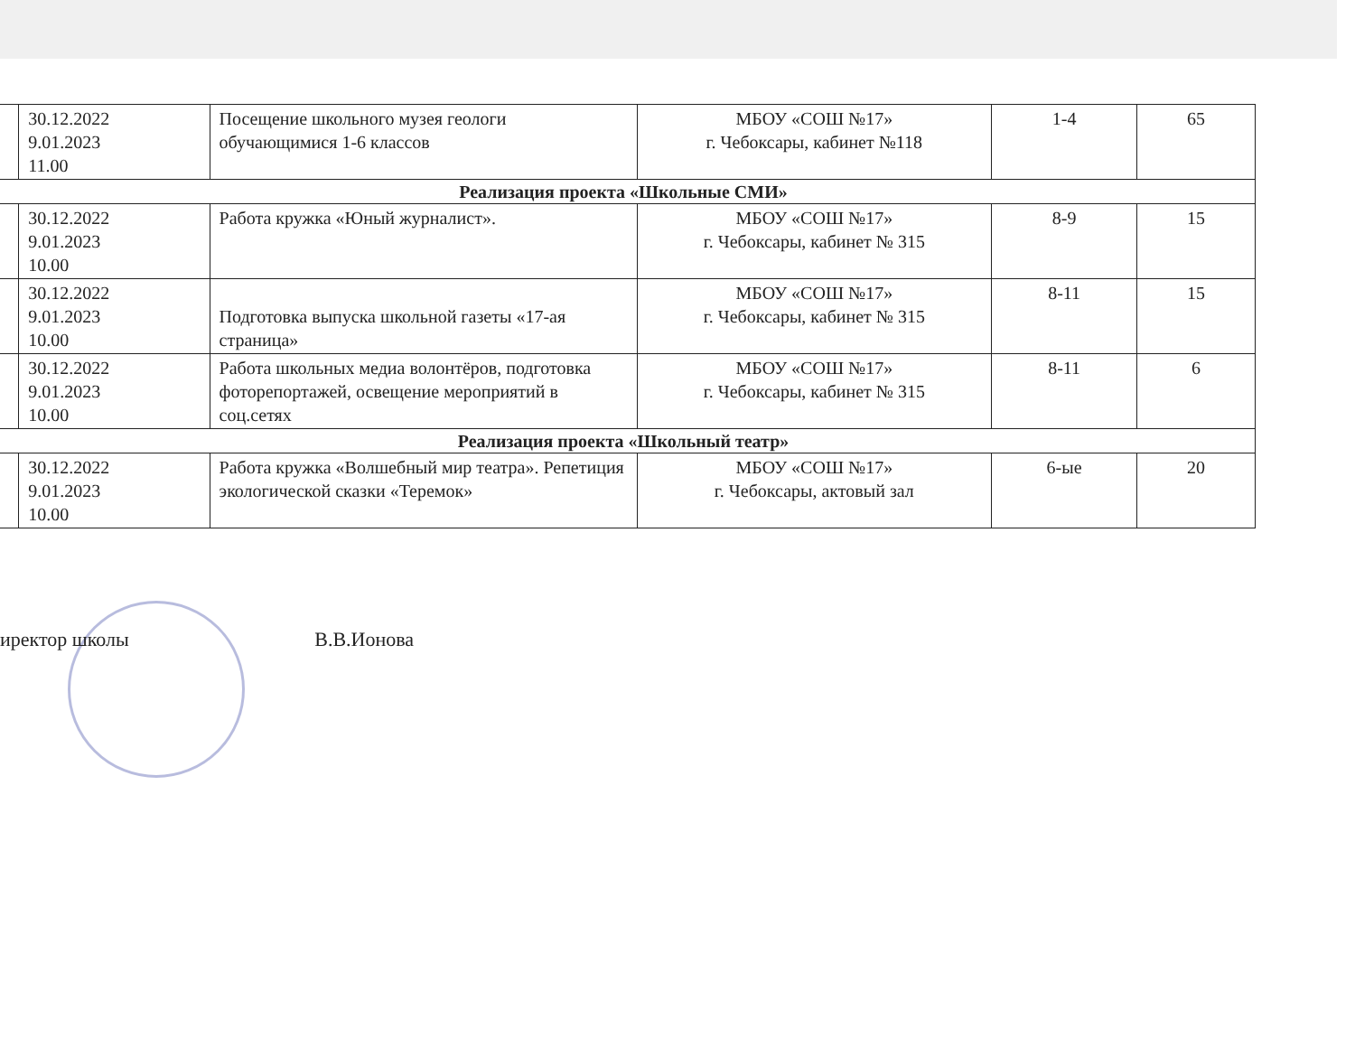| | 30.12.2022 9.01.2023 11.00 | Посещение школьного музея геологи обучающимися 1-6 классов | МБОУ «СОШ №17» г. Чебоксары, кабинет №118 | 1-4 | 65 |
| Реализация проекта «Школьные СМИ» | | | | | |
| | 30.12.2022 9.01.2023 10.00 | Работа кружка «Юный журналист». | МБОУ «СОШ №17» г. Чебоксары, кабинет № 315 | 8-9 | 15 |
| | 30.12.2022 9.01.2023 10.00 | Подготовка выпуска школьной газеты «17-ая страница» | МБОУ «СОШ №17» г. Чебоксары, кабинет № 315 | 8-11 | 15 |
| | 30.12.2022 9.01.2023 10.00 | Работа школьных медиа волонтёров, подготовка фоторепортажей, освещение мероприятий в соц.сетях | МБОУ «СОШ №17» г. Чебоксары, кабинет № 315 | 8-11 | 6 |
| Реализация проекта «Школьный театр» | | | | | |
| | 30.12.2022 9.01.2023 10.00 | Работа кружка «Волшебный мир театра». Репетиция экологической сказки «Теремок» | МБОУ «СОШ №17» г. Чебоксары, актовый зал | 6-ые | 20 |
иректор школы В.В.Ионова